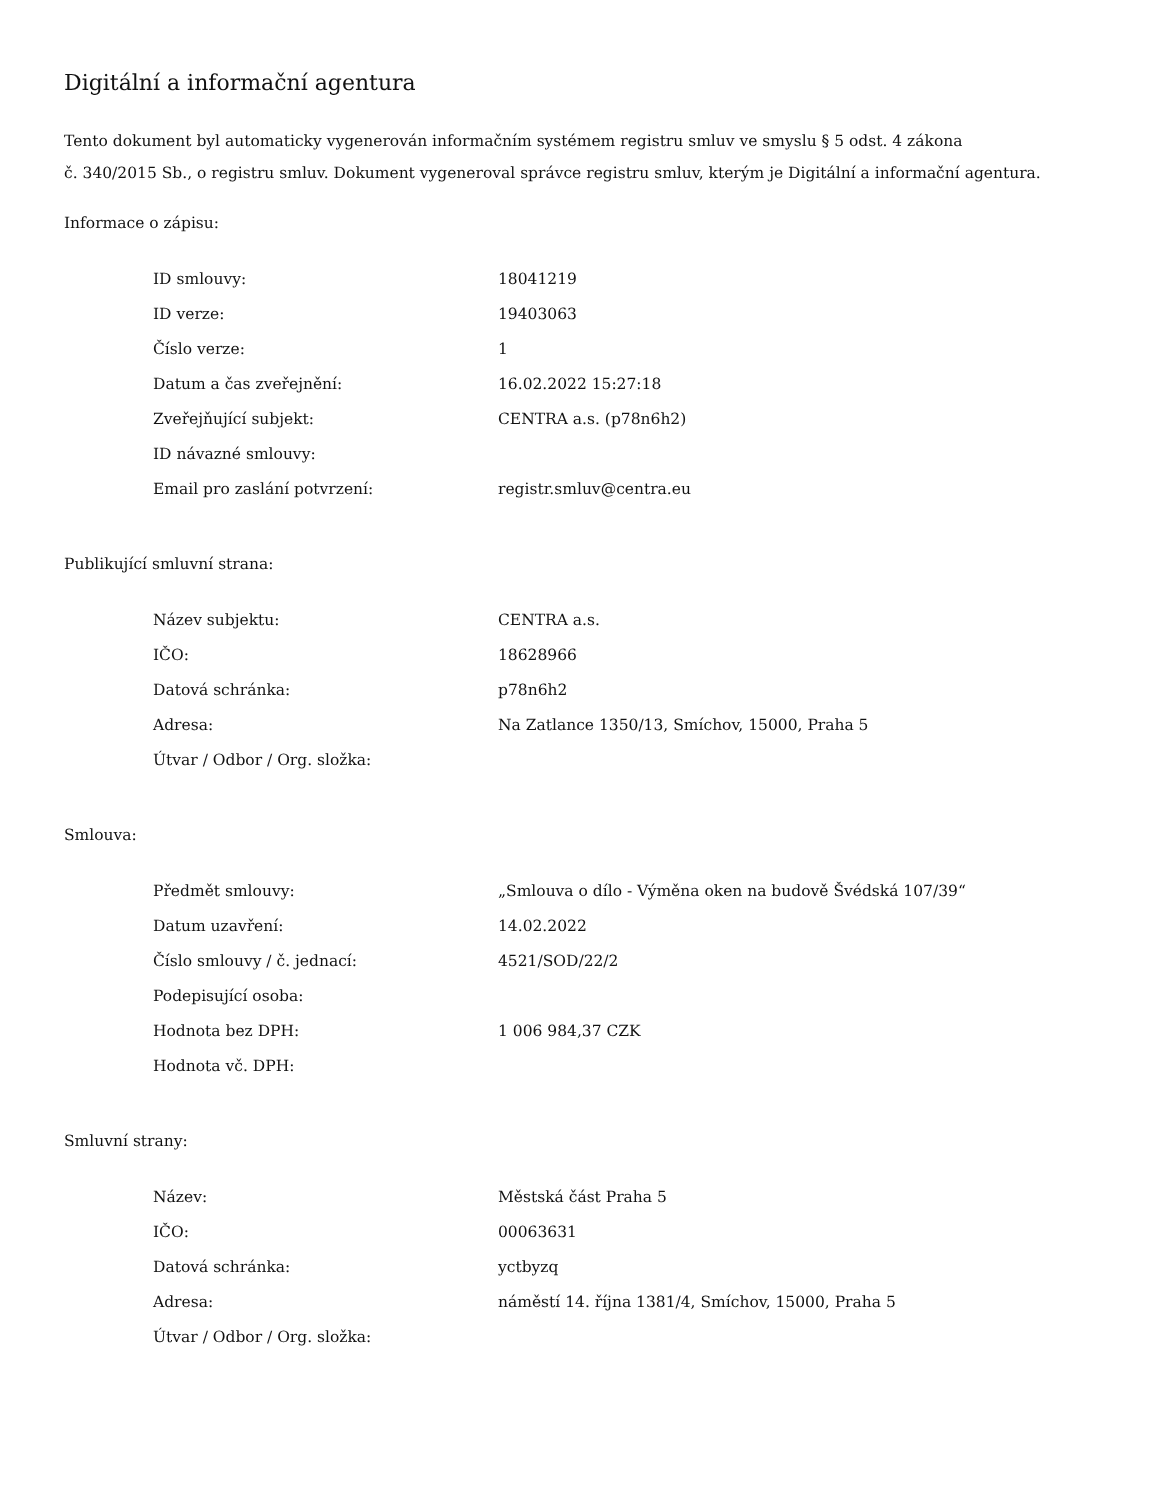Digitální a informační agentura
Tento dokument byl automaticky vygenerován informačním systémem registru smluv ve smyslu § 5 odst. 4 zákona
č. 340/2015 Sb., o registru smluv. Dokument vygeneroval správce registru smluv, kterým je Digitální a informační agentura.
Informace o zápisu:
| ID smlouvy: | 18041219 |
| ID verze: | 19403063 |
| Číslo verze: | 1 |
| Datum a čas zveřejnění: | 16.02.2022 15:27:18 |
| Zveřejňující subjekt: | CENTRA a.s. (p78n6h2) |
| ID návazné smlouvy: | |
| Email pro zaslání potvrzení: | registr.smluv@centra.eu |
Publikující smluvní strana:
| Název subjektu: | CENTRA a.s. |
| IČO: | 18628966 |
| Datová schránka: | p78n6h2 |
| Adresa: | Na Zatlance 1350/13, Smíchov, 15000, Praha 5 |
| Útvar / Odbor / Org. složka: | |
Smlouva:
| Předmět smlouvy: | „Smlouva o dílo - Výměna oken na budově Švédská 107/39“ |
| Datum uzavření: | 14.02.2022 |
| Číslo smlouvy / č. jednací: | 4521/SOD/22/2 |
| Podepisující osoba: | |
| Hodnota bez DPH: | 1 006 984,37 CZK |
| Hodnota vč. DPH: | |
Smluvní strany:
| Název: | Městská část Praha 5 |
| IČO: | 00063631 |
| Datová schránka: | yctbyzq |
| Adresa: | náměstí 14. října 1381/4, Smíchov, 15000, Praha 5 |
| Útvar / Odbor / Org. složka: | |